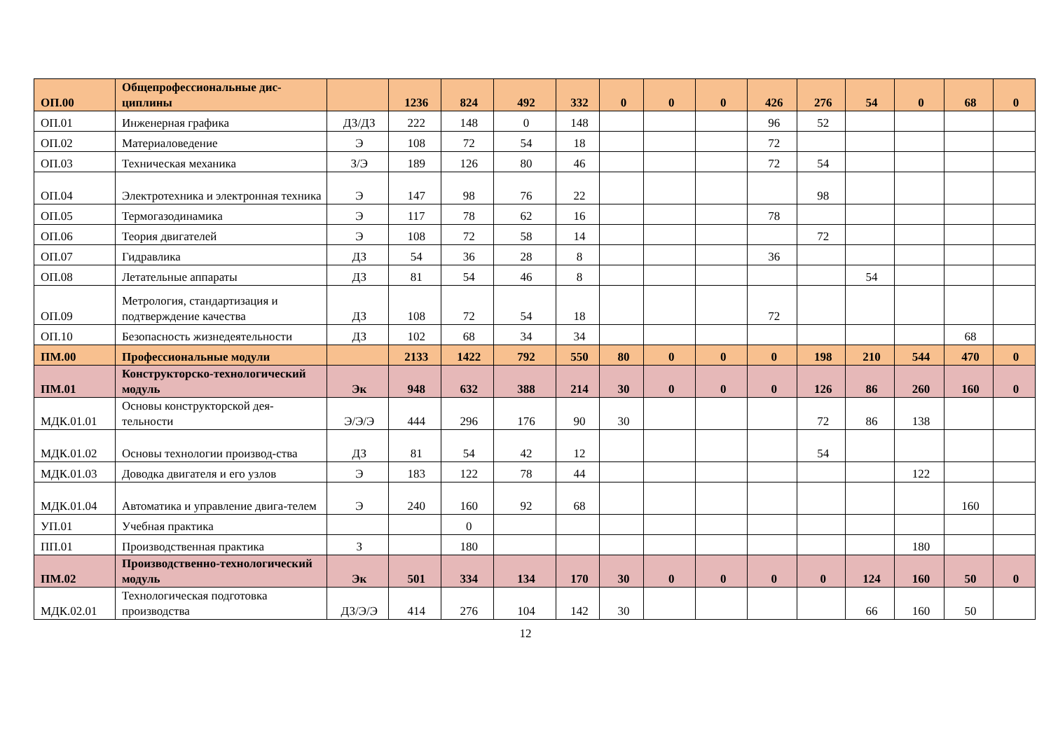| ОП.00 | Общепрофессиональные дис-циплины | | 1236 | 824 | 492 | 332 | 0 | 0 | 0 | 426 | 276 | 54 | 0 | 68 | 0 |
| ОП.01 | Инженерная графика | ДЗ/ДЗ | 222 | 148 | 0 | 148 | | | | 96 | 52 | | | | |
| ОП.02 | Материаловедение | Э | 108 | 72 | 54 | 18 | | | | 72 | | | | | |
| ОП.03 | Техническая механика | З/Э | 189 | 126 | 80 | 46 | | | | 72 | 54 | | | | |
| ОП.04 | Электротехника и электронная техника | Э | 147 | 98 | 76 | 22 | | | | | 98 | | | | |
| ОП.05 | Термогазодинамика | Э | 117 | 78 | 62 | 16 | | | | 78 | | | | | |
| ОП.06 | Теория двигателей | Э | 108 | 72 | 58 | 14 | | | | | 72 | | | | |
| ОП.07 | Гидравлика | ДЗ | 54 | 36 | 28 | 8 | | | | 36 | | | | | |
| ОП.08 | Летательные аппараты | ДЗ | 81 | 54 | 46 | 8 | | | | | | 54 | | | |
| ОП.09 | Метрология, стандартизация и подтверждение качества | ДЗ | 108 | 72 | 54 | 18 | | | | 72 | | | | | |
| ОП.10 | Безопасность жизнедеятельности | ДЗ | 102 | 68 | 34 | 34 | | | | | | | | 68 | |
| ПМ.00 | Профессиональные модули | | 2133 | 1422 | 792 | 550 | 80 | 0 | 0 | 0 | 198 | 210 | 544 | 470 | 0 |
| ПМ.01 | Конструкторско-технологический модуль | Эк | 948 | 632 | 388 | 214 | 30 | 0 | 0 | 0 | 126 | 86 | 260 | 160 | 0 |
| МДК.01.01 | Основы конструкторской дея-тельности | Э/Э/Э | 444 | 296 | 176 | 90 | 30 | | | | 72 | 86 | 138 | | |
| МДК.01.02 | Основы технологии производ-ства | ДЗ | 81 | 54 | 42 | 12 | | | | | 54 | | | | |
| МДК.01.03 | Доводка двигателя и его узлов | Э | 183 | 122 | 78 | 44 | | | | | | | 122 | | |
| МДК.01.04 | Автоматика и управление двига-телем | Э | 240 | 160 | 92 | 68 | | | | | | | | 160 | |
| УП.01 | Учебная практика | | | 0 | | | | | | | | | | | |
| ПП.01 | Производственная практика | З | | 180 | | | | | | | | | 180 | | |
| ПМ.02 | Производственно-технологический модуль | Эк | 501 | 334 | 134 | 170 | 30 | 0 | 0 | 0 | 0 | 124 | 160 | 50 | 0 |
| МДК.02.01 | Технологическая подготовка производства | ДЗ/Э/Э | 414 | 276 | 104 | 142 | 30 | | | | | 66 | 160 | 50 | |
12